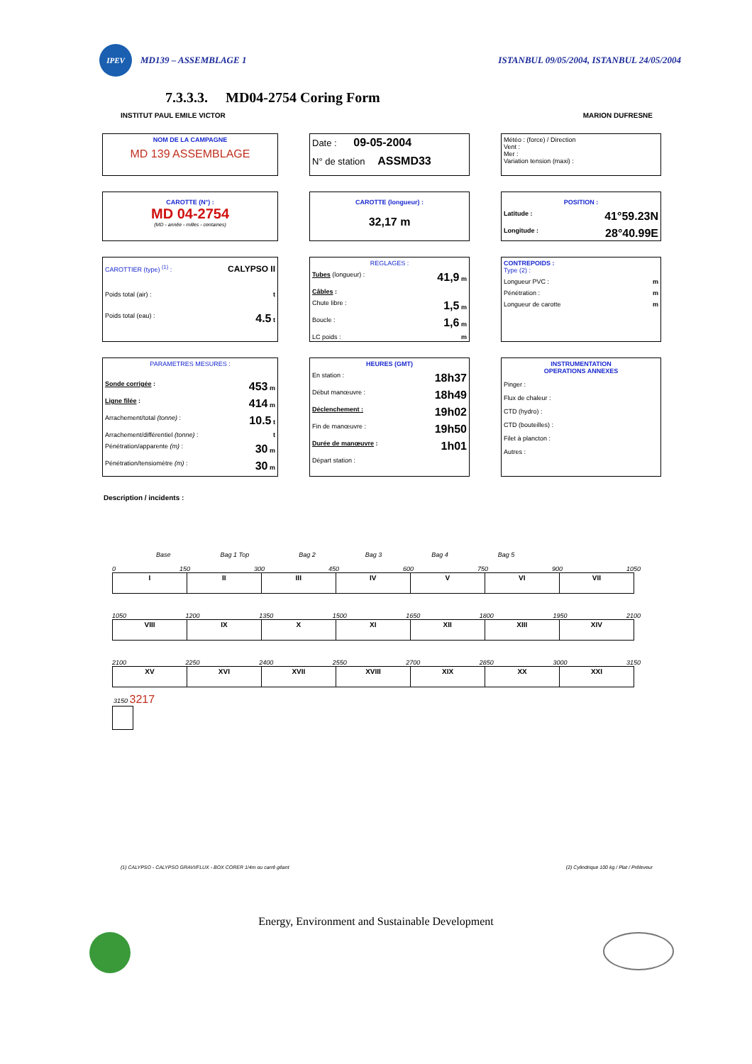IPEV MD139 – ASSEMBLAGE 1 ISTANBUL 09/05/2004, ISTANBUL 24/05/2004
7.3.3.3. MD04-2754 Coring Form
INSTITUT PAUL EMILE VICTOR MARION DUFRESNE
NOM DE LA CAMPAGNE
MD 139 ASSEMBLAGE
Date : 09-05-2004
N° de station ASSMD33
Météo : (force) / Direction
Vent :
Mer :
Variation tension (maxi) :
CAROTTE (N°) :
MD 04-2754
(MD - année - milles - centaines)
CAROTTE (longueur) :
32,17 m
POSITION :
Latitude : 41°59.23N
Longitude : 28°40.99E
CAROTTIER (type) <sup>(1)</sup> : CALYPSO II
Poids total (air) : t
Poids total (eau) : 4.5 t
REGLAGES :
Tubes (longueur) : 41,9 m
Câbles :
Chute libre : 1,5 m
Boucle : 1,6 m
LC poids : m
CONTREPOIDS :
Type (2) :
Longueur PVC : m
Pénétration : m
Longueur de carotte m
PARAMETRES MESURES :
Sonde corrigée : 453 m
Ligne filée : 414 m
Arrachement/total (tonne) : 10.5 t
Arrachement/différentiel (tonne) : t
Pénétration/apparente (m) : 30 m
Pénétration/tensiomètre (m) : 30 m
HEURES (GMT)
En station : 18h37
Début manœuvre : 18h49
Déclenchement : 19h02
Fin de manœuvre : 19h50
Durée de manœuvre : 1h01
Départ station :
INSTRUMENTATION
OPERATIONS ANNEXES
Pinger :
Flux de chaleur :
CTD (hydro) :
CTD (bouteilles) :
Filet à plancton :
Autres :
Description / incidents :
Base Bag 1 Top Bag 2 Bag 3 Bag 4 Bag 5
0 150 300 450 600 750 900 1050
| I | II | III | IV | V | VI | VII |
1050 1200 1350 1500 1650 1800 1950 2100
| VIII | IX | X | XI | XII | XIII | XIV |
2100 2250 2400 2550 2700 2850 3000 3150
| XV | XVI | XVII | XVIII | XIX | XX | XXI |
3150 3217
(1) CALYPSO - CALYPSO GRAVI/FLUX - BOX CORER 1/4m ou carré géant (2) Cylindrique 100 kg / Plat / Préleveur
Energy, Environment and Sustainable Development